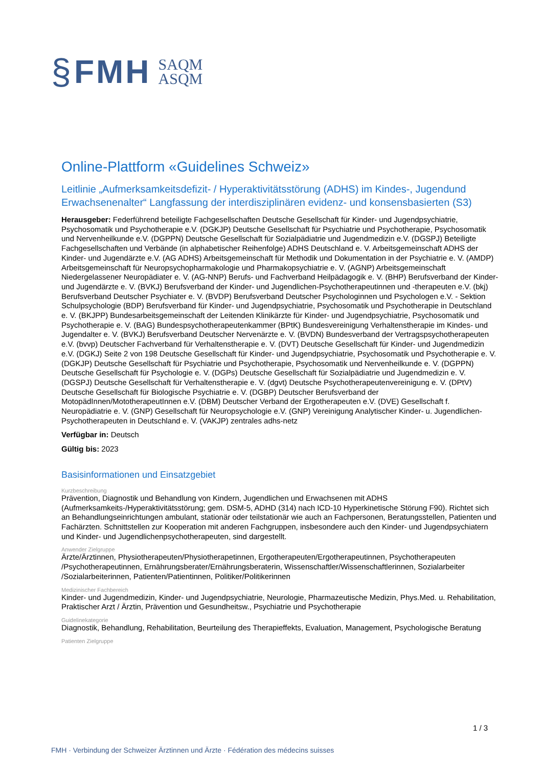§ FMH SAQM
ASQM
Online-Plattform «Guidelines Schweiz»
Leitlinie „Aufmerksamkeitsdefizit- / Hyperaktivitätsstörung (ADHS) im Kindes-, Jugendund Erwachsenenalter“ Langfassung der interdisziplinären evidenz- und konsensbasierten (S3)
Herausgeber: Federführend beteiligte Fachgesellschaften Deutsche Gesellschaft für Kinder- und Jugendpsychiatrie, Psychosomatik und Psychotherapie e.V. (DGKJP) Deutsche Gesellschaft für Psychiatrie und Psychotherapie, Psychosomatik und Nervenheilkunde e.V. (DGPPN) Deutsche Gesellschaft für Sozialpädiatrie und Jugendmedizin e.V. (DGSPJ) Beteiligte Fachgesellschaften und Verbände (in alphabetischer Reihenfolge) ADHS Deutschland e. V. Arbeitsgemeinschaft ADHS der Kinder- und Jugendärzte e.V. (AG ADHS) Arbeitsgemeinschaft für Methodik und Dokumentation in der Psychiatrie e. V. (AMDP) Arbeitsgemeinschaft für Neuropsychopharmakologie und Pharmakopsychiatrie e. V. (AGNP) Arbeitsgemeinschaft Niedergelassener Neuropädiater e. V. (AG-NNP) Berufs- und Fachverband Heilpädagogik e. V. (BHP) Berufsverband der Kinder- und Jugendärzte e. V. (BVKJ) Berufsverband der Kinder- und Jugendlichen-Psychotherapeutinnen und -therapeuten e.V. (bkj) Berufsverband Deutscher Psychiater e. V. (BVDP) Berufsverband Deutscher Psychologinnen und Psychologen e.V. - Sektion Schulpsychologie (BDP) Berufsverband für Kinder- und Jugendpsychiatrie, Psychosomatik und Psychotherapie in Deutschland e. V. (BKJPP) Bundesarbeitsgemeinschaft der Leitenden Klinikärzte für Kinder- und Jugendpsychiatrie, Psychosomatik und Psychotherapie e. V. (BAG) Bundespsychotherapeutenkammer (BPtK) Bundesvereinigung Verhaltenstherapie im Kindes- und Jugendalter e. V. (BVKJ) Berufsverband Deutscher Nervenärzte e. V. (BVDN) Bundesverband der Vertragspsychotherapeuten e.V. (bvvp) Deutscher Fachverband für Verhaltenstherapie e. V. (DVT) Deutsche Gesellschaft für Kinder- und Jugendmedizin e.V. (DGKJ) Seite 2 von 198 Deutsche Gesellschaft für Kinder- und Jugendpsychiatrie, Psychosomatik und Psychotherapie e. V. (DGKJP) Deutsche Gesellschaft für Psychiatrie und Psychotherapie, Psychosomatik und Nervenheilkunde e. V. (DGPPN) Deutsche Gesellschaft für Psychologie e. V. (DGPs) Deutsche Gesellschaft für Sozialpädiatrie und Jugendmedizin e. V. (DGSPJ) Deutsche Gesellschaft für Verhaltenstherapie e. V. (dgvt) Deutsche Psychotherapeutenvereinigung e. V. (DPtV) Deutsche Gesellschaft für Biologische Psychiatrie e. V. (DGBP) Deutscher Berufsverband der MotopädInnen/MototherapeutInnen e.V. (DBM) Deutscher Verband der Ergotherapeuten e.V. (DVE) Gesellschaft f. Neuropädiatrie e. V. (GNP) Gesellschaft für Neuropsychologie e.V. (GNP) Vereinigung Analytischer Kinder- u. Jugendlichen-Psychotherapeuten in Deutschland e. V. (VAKJP) zentrales adhs-netz
Verfügbar in: Deutsch
Gültig bis: 2023
Basisinformationen und Einsatzgebiet
Kurzbeschreibung
Prävention, Diagnostik und Behandlung von Kindern, Jugendlichen und Erwachsenen mit ADHS (Aufmerksamkeits-/Hyperaktivitätsstörung; gem. DSM-5, ADHD (314) nach ICD-10 Hyperkinetische Störung F90). Richtet sich an Behandlungseinrichtungen ambulant, stationär oder teilstationär wie auch an Fachpersonen, Beratungsstellen, Patienten und Fachärzten. Schnittstellen zur Kooperation mit anderen Fachgruppen, insbesondere auch den Kinder- und Jugendpsychiatern und Kinder- und Jugendlichenpsychotherapeuten, sind dargestellt.
Anwender Zielgruppe
Ärzte/Ärztinnen, Physiotherapeuten/Physiotherapetinnen, Ergotherapeuten/Ergotherapeutinnen, Psychotherapeuten /Psychotherapeutinnen, Ernährungsberater/Ernährungsberaterin, Wissenschaftler/Wissenschaftlerinnen, Sozialarbeiter /Sozialarbeiterinnen, Patienten/Patientinnen, Politiker/Politikerinnen
Medizinischer Fachbereich
Kinder- und Jugendmedizin, Kinder- und Jugendpsychiatrie, Neurologie, Pharmazeutische Medizin, Phys.Med. u. Rehabilitation, Praktischer Arzt / Ärztin, Prävention und Gesundheitsw., Psychiatrie und Psychotherapie
Guidelinekategorie
Diagnostik, Behandlung, Rehabilitation, Beurteilung des Therapieffekts, Evaluation, Management, Psychologische Beratung
Patienten Zielgruppe
1 / 3
FMH · Verbindung der Schweizer Ärztinnen und Ärzte · Fédération des médecins suisses